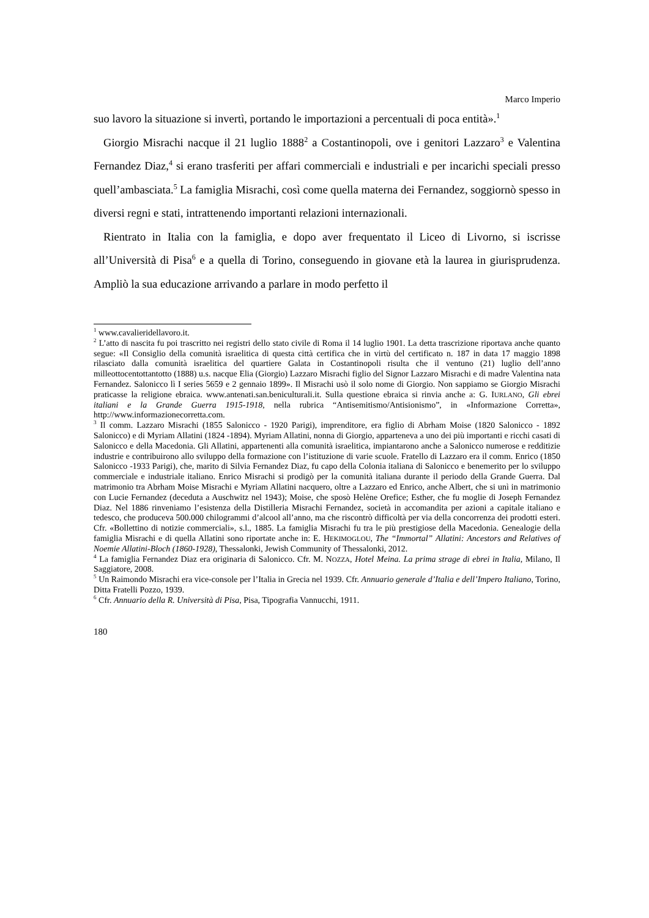Marco Imperio
suo lavoro la situazione si invertì, portando le importazioni a percentuali di poca entità».<sup>1</sup>
Giorgio Misrachi nacque il 21 luglio 1888<sup>2</sup> a Costantinopoli, ove i genitori Lazzaro<sup>3</sup> e Valentina Fernandez Diaz,<sup>4</sup> si erano trasferiti per affari commerciali e industriali e per incarichi speciali presso quell’ambasciata.<sup>5</sup> La famiglia Misrachi, così come quella materna dei Fernandez, soggiornò spesso in diversi regni e stati, intrattenendo importanti relazioni internazionali.
Rientrato in Italia con la famiglia, e dopo aver frequentato il Liceo di Livorno, si iscrisse all’Università di Pisa<sup>6</sup> e a quella di Torino, conseguendo in giovane età la laurea in giurisprudenza. Ampliò la sua educazione arrivando a parlare in modo perfetto il
<sup>1</sup> www.cavalieridellavoro.it.
<sup>2</sup> L’atto di nascita fu poi trascritto nei registri dello stato civile di Roma il 14 luglio 1901. La detta trascrizione riportava anche quanto segue: «Il Consiglio della comunità israelitica di questa città certifica che in virtù del certificato n. 187 in data 17 maggio 1898 rilasciato dalla comunità israelitica del quartiere Galata in Costantinopoli risulta che il ventuno (21) luglio dell’anno milleottocentottantotto (1888) u.s. nacque Elia (Giorgio) Lazzaro Misrachi figlio del Signor Lazzaro Misrachi e di madre Valentina nata Fernandez. Salonicco lì I series 5659 e 2 gennaio 1899». Il Misrachi usò il solo nome di Giorgio. Non sappiamo se Giorgio Misrachi praticasse la religione ebraica. www.antenati.san.beniculturali.it. Sulla questione ebraica si rinvia anche a: G. IURLANO, Gli ebrei italiani e la Grande Guerra 1915-1918, nella rubrica “Antisemitismo/Antisionismo”, in «Informazione Corretta», http://www.informazionecorretta.com.
<sup>3</sup> Il comm. Lazzaro Misrachi (1855 Salonicco - 1920 Parigi), imprenditore, era figlio di Abrham Moise (1820 Salonicco - 1892 Salonicco) e di Myriam Allatini (1824 -1894). Myriam Allatini, nonna di Giorgio, apparteneva a uno dei più importanti e ricchi casati di Salonicco e della Macedonia. Gli Allatini, appartenenti alla comunità israelitica, impiantarono anche a Salonicco numerose e redditizie industrie e contribuirono allo sviluppo della formazione con l’istituzione di varie scuole. Fratello di Lazzaro era il comm. Enrico (1850 Salonicco -1933 Parigi), che, marito di Silvia Fernandez Diaz, fu capo della Colonia italiana di Salonicco e benemerito per lo sviluppo commerciale e industriale italiano. Enrico Misrachi si prodigò per la comunità italiana durante il periodo della Grande Guerra. Dal matrimonio tra Abrham Moise Misrachi e Myriam Allatini nacquero, oltre a Lazzaro ed Enrico, anche Albert, che si unì in matrimonio con Lucie Fernandez (deceduta a Auschwitz nel 1943); Moise, che sposò Helène Orefice; Esther, che fu moglie di Joseph Fernandez Diaz. Nel 1886 rinveniamo l’esistenza della Distilleria Misrachi Fernandez, società in accomandita per azioni a capitale italiano e tedesco, che produceva 500.000 chilogrammi d’alcool all’anno, ma che riscontrò difficoltà per via della concorrenza dei prodotti esteri. Cfr. «Bollettino di notizie commerciali», s.l., 1885. La famiglia Misrachi fu tra le più prestigiose della Macedonia. Genealogie della famiglia Misrachi e di quella Allatini sono riportate anche in: E. HEKIMOGLOU, The “Immortal” Allatini: Ancestors and Relatives of Noemie Allatini-Bloch (1860-1928), Thessalonki, Jewish Community of Thessalonki, 2012.
<sup>4</sup> La famiglia Fernandez Diaz era originaria di Salonicco. Cfr. M. NOZZA, Hotel Meina. La prima strage di ebrei in Italia, Milano, Il Saggiatore, 2008.
<sup>5</sup> Un Raimondo Misrachi era vice-console per l’Italia in Grecia nel 1939. Cfr. Annuario generale d’Italia e dell’Impero Italiano, Torino, Ditta Fratelli Pozzo, 1939.
<sup>6</sup> Cfr. Annuario della R. Università di Pisa, Pisa, Tipografia Vannucchi, 1911.
180